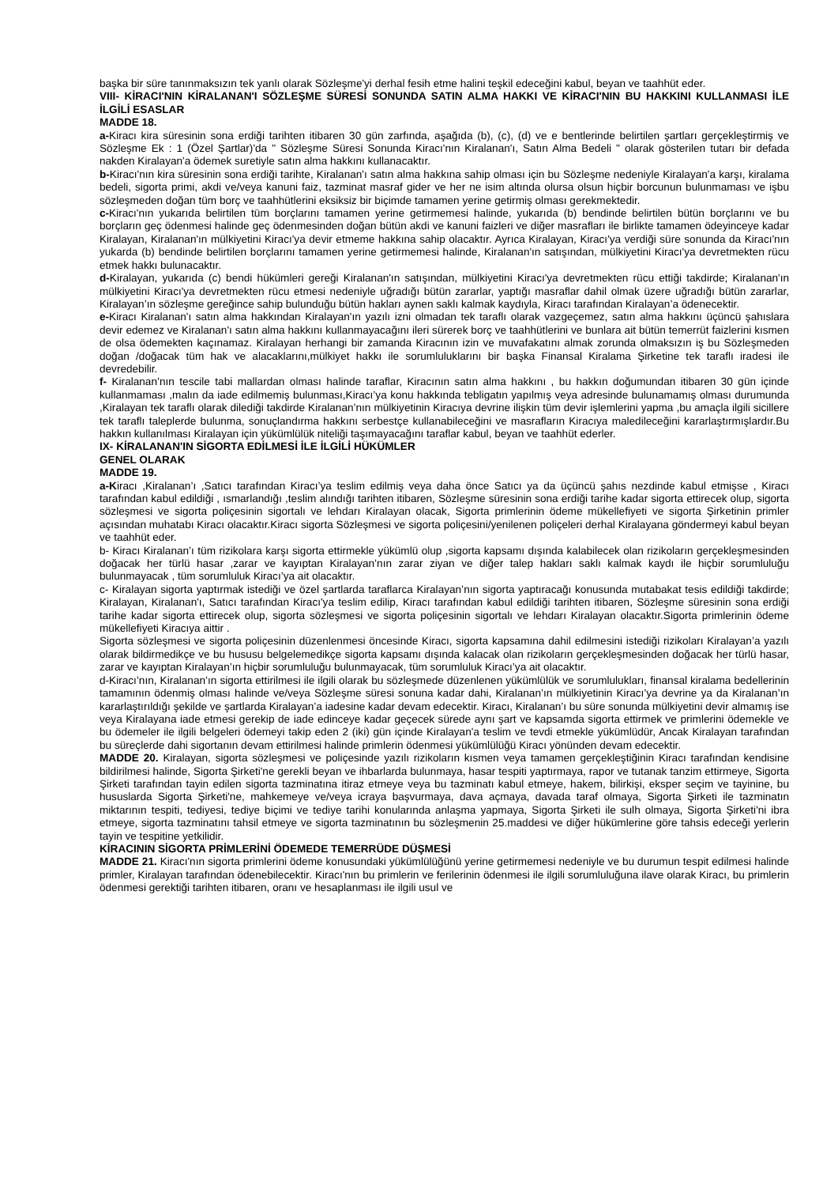başka bir süre tanınmaksızın tek yanlı olarak Sözleşme'yi derhal fesih etme halini teşkil edeceğini kabul, beyan ve taahhüt eder.
VIII- KİRACI'NIN KİRALANAN'I SÖZLEŞME SÜRESİ SONUNDA SATIN ALMA HAKKI VE KİRACI'NIN BU HAKKINI KULLANMASI İLE İLGİLİ ESASLAR
MADDE 18.
a-Kiracı kira süresinin sona erdiği tarihten itibaren 30 gün zarfında, aşağıda (b), (c), (d) ve e bentlerinde belirtilen şartları gerçekleştirmiş ve Sözleşme Ek : 1 (Özel Şartlar)'da " Sözleşme Süresi Sonunda Kiracı'nın Kiralanan'ı, Satın Alma Bedeli " olarak gösterilen tutarı bir defada nakden Kiralayan'a ödemek suretiyle satın alma hakkını kullanacaktır.
b-Kiracı'nın kira süresinin sona erdiği tarihte, Kiralanan'ı satın alma hakkına sahip olması için bu Sözleşme nedeniyle Kiralayan'a karşı, kiralama bedeli, sigorta primi, akdi ve/veya kanuni faiz, tazminat masraf gider ve her ne isim altında olursa olsun hiçbir borcunun bulunmaması ve işbu sözleşmeden doğan tüm borç ve taahhütlerini eksiksiz bir biçimde tamamen yerine getirmiş olması gerekmektedir.
c-Kiracı'nın yukarıda belirtilen tüm borçlarını tamamen yerine getirmemesi halinde, yukarıda (b) bendinde belirtilen bütün borçlarını ve bu borçların geç ödenmesi halinde geç ödenmesinden doğan bütün akdi ve kanuni faizleri ve diğer masrafları ile birlikte tamamen ödeyinceye kadar Kiralayan, Kiralanan'ın mülkiyetini Kiracı'ya devir etmeme hakkına sahip olacaktır. Ayrıca Kiralayan, Kiracı'ya verdiği süre sonunda da Kiracı'nın yukarda (b) bendinde belirtilen borçlarını tamamen yerine getirmemesi halinde, Kiralanan'ın satışından, mülkiyetini Kiracı'ya devretmekten rücu etmek hakkı bulunacaktır.
d-Kiralayan, yukarıda (c) bendi hükümleri gereği Kiralanan'ın satışından, mülkiyetini Kiracı'ya devretmekten rücu ettiği takdirde; Kiralanan'ın mülkiyetini Kiracı'ya devretmekten rücu etmesi nedeniyle uğradığı bütün zararlar, yaptığı masraflar dahil olmak üzere uğradığı bütün zararlar, Kiralayan’ın sözleşme gereğince sahip bulunduğu bütün hakları aynen saklı kalmak kaydıyla, Kiracı tarafından Kiralayan’a ödenecektir.
e-Kiracı Kiralanan'ı satın alma hakkından Kiralayan'ın yazılı izni olmadan tek taraflı olarak vazgeçemez, satın alma hakkını üçüncü şahıslara devir edemez ve Kiralanan'ı satın alma hakkını kullanmayacağını ileri sürerek borç ve taahhütlerini ve bunlara ait bütün temerrüt faizlerini kısmen de olsa ödemekten kaçınamaz. Kiralayan herhangi bir zamanda Kiracının izin ve muvafakatını almak zorunda olmaksızın iş bu Sözleşmeden doğan /doğacak tüm hak ve alacaklarını,mülkiyet hakkı ile sorumluluklarını bir başka Finansal Kiralama Şirketine tek taraflı iradesi ile devredebilir.
f- Kiralanan’nın tescile tabi mallardan olması halinde taraflar, Kiracının satın alma hakkını , bu hakkın doğumundan itibaren 30 gün içinde kullanmaması ,malın da iade edilmemiş bulunması,Kiracı’ya konu hakkında tebligatın yapılmış veya adresinde bulunamamış olması durumunda ,Kiralayan tek taraflı olarak dilediği takdirde Kiralanan’nın mülkiyetinin Kiracıya devrine ilişkin tüm devir işlemlerini yapma ,bu amaçla ilgili sicillere tek taraflı taleplerde bulunma, sonuçlandırma hakkını serbestçe kullanabileceğini ve masrafların Kiracıya maledileceğini kararlaştırmışlardır.Bu hakkın kullanılması Kiralayan için yükümlülük niteliği taşımayacağını taraflar kabul, beyan ve taahhüt ederler.
IX- KİRALANAN'IN SİGORTA EDİLMESİ İLE İLGİLİ HÜKÜMLER
GENEL OLARAK
MADDE 19.
a-Kiracı ,Kiralanan’ı ,Satıcı tarafından Kiracı’ya teslim edilmiş veya daha önce Satıcı ya da üçüncü şahıs nezdinde kabul etmişse , Kiracı tarafından kabul edildiği , ısmarlandığı ,teslim alındığı tarihten itibaren, Sözleşme süresinin sona erdiği tarihe kadar sigorta ettirecek olup, sigorta sözleşmesi ve sigorta poliçesinin sigortalı ve lehdarı Kiralayan olacak, Sigorta primlerinin ödeme mükellefiyeti ve sigorta Şirketinin primler açısından muhatabı Kiracı olacaktır.Kiracı sigorta Sözleşmesi ve sigorta poliçesini/yenilenen poliçeleri derhal Kiralayana göndermeyi kabul beyan ve taahhüt eder.
b- Kiracı Kiralanan’ı tüm rizikolara karşı sigorta ettirmekle yükümlü olup ,sigorta kapsamı dışında kalabilecek olan rizikoların gerçekleşmesinden doğacak her türlü hasar ,zarar ve kayıptan Kiralayan’nın zarar ziyan ve diğer talep hakları saklı kalmak kaydı ile hiçbir sorumluluğu bulunmayacak , tüm sorumluluk Kiracı’ya ait olacaktır.
c- Kiralayan sigorta yaptırmak istediği ve özel şartlarda taraflarca Kiralayan’nın sigorta yaptıracağı konusunda mutabakat tesis edildiği takdirde; Kiralayan, Kiralanan'ı, Satıcı tarafından Kiracı'ya teslim edilip, Kiracı tarafından kabul edildiği tarihten itibaren, Sözleşme süresinin sona erdiği tarihe kadar sigorta ettirecek olup, sigorta sözleşmesi ve sigorta poliçesinin sigortalı ve lehdarı Kiralayan olacaktır.Sigorta primlerinin ödeme mükellefiyeti Kiracıya aittir .
Sigorta sözleşmesi ve sigorta poliçesinin düzenlenmesi öncesinde Kiracı, sigorta kapsamına dahil edilmesini istediği rizikoları Kiralayan’a yazılı olarak bildirmedikçe ve bu hususu belgelemedikçe sigorta kapsamı dışında kalacak olan rizikoların gerçekleşmesinden doğacak her türlü hasar, zarar ve kayıptan Kiralayan’ın hiçbir sorumluluğu bulunmayacak, tüm sorumluluk Kiracı’ya ait olacaktır.
d-Kiracı’nın, Kiralanan’ın sigorta ettirilmesi ile ilgili olarak bu sözleşmede düzenlenen yükümlülük ve sorumlulukları, finansal kiralama bedellerinin tamamının ödenmiş olması halinde ve/veya Sözleşme süresi sonuna kadar dahi, Kiralanan’ın mülkiyetinin Kiracı’ya devrine ya da Kiralanan’ın kararlaştırıldığı şekilde ve şartlarda Kiralayan’a iadesine kadar devam edecektir. Kiracı, Kiralanan’ı bu süre sonunda mülkiyetini devir almamış ise veya Kiralayana iade etmesi gerekip de iade edinceye kadar geçecek sürede aynı şart ve kapsamda sigorta ettirmek ve primlerini ödemekle ve bu ödemeler ile ilgili belgeleri ödemeyi takip eden 2 (iki) gün içinde Kiralayan'a teslim ve tevdi etmekle yükümlüdür, Ancak Kiralayan tarafından bu süreçlerde dahi sigortanın devam ettirilmesi halinde primlerin ödenmesi yükümlülüğü Kiracı yönünden devam edecektir.
MADDE 20. Kiralayan, sigorta sözleşmesi ve poliçesinde yazılı rizikoların kısmen veya tamamen gerçekleştiğinin Kiracı tarafından kendisine bildirilmesi halinde, Sigorta Şirketi'ne gerekli beyan ve ihbarlarda bulunmaya, hasar tespiti yaptırmaya, rapor ve tutanak tanzim ettirmeye, Sigorta Şirketi tarafından tayin edilen sigorta tazminatına itiraz etmeye veya bu tazminatı kabul etmeye, hakem, bilirkişi, eksper seçim ve tayinine, bu hususlarda Sigorta Şirketi'ne, mahkemeye ve/veya icraya başvurmaya, dava açmaya, davada taraf olmaya, Sigorta Şirketi ile tazminatın miktarının tespiti, tediyesi, tediye biçimi ve tediye tarihi konularında anlaşma yapmaya, Sigorta Şirketi ile sulh olmaya, Sigorta Şirketi'ni ibra etmeye, sigorta tazminatını tahsil etmeye ve sigorta tazminatının bu sözleşmenin 25.maddesi ve diğer hükümlerine göre tahsis edeceği yerlerin tayin ve tespitine yetkilidir.
KİRACININ SİGORTA PRİMLERİNİ ÖDEMEDE TEMERRÜDE DÜŞMESİ
MADDE 21. Kiracı'nın sigorta primlerini ödeme konusundaki yükümlülüğünü yerine getirmemesi nedeniyle ve bu durumun tespit edilmesi halinde primler, Kiralayan tarafından ödenebilecektir. Kiracı'nın bu primlerin ve ferilerinin ödenmesi ile ilgili sorumluluğuna ilave olarak Kiracı, bu primlerin ödenmesi gerektiği tarihten itibaren, oranı ve hesaplanması ile ilgili usul ve